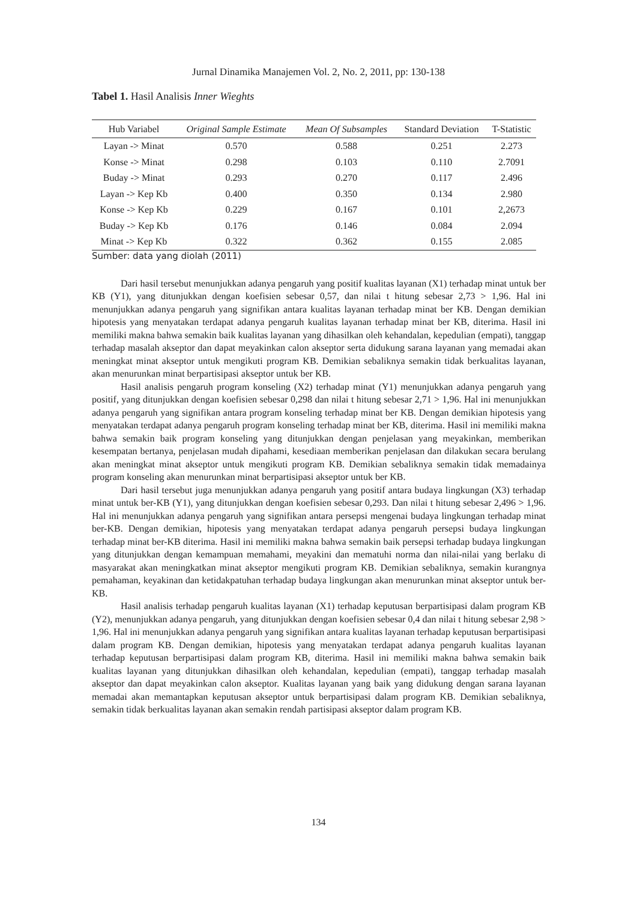Jurnal Dinamika Manajemen Vol. 2, No. 2, 2011, pp: 130-138
Tabel 1. Hasil Analisis Inner Wieghts
| Hub Variabel | Original Sample Estimate | Mean Of Subsamples | Standard Deviation | T-Statistic |
| --- | --- | --- | --- | --- |
| Layan -> Minat | 0.570 | 0.588 | 0.251 | 2.273 |
| Konse -> Minat | 0.298 | 0.103 | 0.110 | 2.7091 |
| Buday -> Minat | 0.293 | 0.270 | 0.117 | 2.496 |
| Layan -> Kep Kb | 0.400 | 0.350 | 0.134 | 2.980 |
| Konse -> Kep Kb | 0.229 | 0.167 | 0.101 | 2,2673 |
| Buday -> Kep Kb | 0.176 | 0.146 | 0.084 | 2.094 |
| Minat -> Kep Kb | 0.322 | 0.362 | 0.155 | 2.085 |
Sumber: data yang diolah (2011)
Dari hasil tersebut menunjukkan adanya pengaruh yang positif kualitas layanan (X1) terhadap minat untuk ber KB (Y1), yang ditunjukkan dengan koefisien sebesar 0,57, dan nilai t hitung sebesar 2,73 > 1,96. Hal ini menunjukkan adanya pengaruh yang signifikan antara kualitas layanan terhadap minat ber KB. Dengan demikian hipotesis yang menyatakan terdapat adanya pengaruh kualitas layanan terhadap minat ber KB, diterima. Hasil ini memiliki makna bahwa semakin baik kualitas layanan yang dihasilkan oleh kehandalan, kepedulian (empati), tanggap terhadap masalah akseptor dan dapat meyakinkan calon akseptor serta didukung sarana layanan yang memadai akan meningkat minat akseptor untuk mengikuti program KB. Demikian sebaliknya semakin tidak berkualitas layanan, akan menurunkan minat berpartisipasi akseptor untuk ber KB.
Hasil analisis pengaruh program konseling (X2) terhadap minat (Y1) menunjukkan adanya pengaruh yang positif, yang ditunjukkan dengan koefisien sebesar 0,298 dan nilai t hitung sebesar 2,71 > 1,96. Hal ini menunjukkan adanya pengaruh yang signifikan antara program konseling terhadap minat ber KB. Dengan demikian hipotesis yang menyatakan terdapat adanya pengaruh program konseling terhadap minat ber KB, diterima. Hasil ini memiliki makna bahwa semakin baik program konseling yang ditunjukkan dengan penjelasan yang meyakinkan, memberikan kesempatan bertanya, penjelasan mudah dipahami, kesediaan memberikan penjelasan dan dilakukan secara berulang akan meningkat minat akseptor untuk mengikuti program KB. Demikian sebaliknya semakin tidak memadainya program konseling akan menurunkan minat berpartisipasi akseptor untuk ber KB.
Dari hasil tersebut juga menunjukkan adanya pengaruh yang positif antara budaya lingkungan (X3) terhadap minat untuk ber-KB (Y1), yang ditunjukkan dengan koefisien sebesar 0,293. Dan nilai t hitung sebesar 2,496 > 1,96. Hal ini menunjukkan adanya pengaruh yang signifikan antara persepsi mengenai budaya lingkungan terhadap minat ber-KB. Dengan demikian, hipotesis yang menyatakan terdapat adanya pengaruh persepsi budaya lingkungan terhadap minat ber-KB diterima. Hasil ini memiliki makna bahwa semakin baik persepsi terhadap budaya lingkungan yang ditunjukkan dengan kemampuan memahami, meyakini dan mematuhi norma dan nilai-nilai yang berlaku di masyarakat akan meningkatkan minat akseptor mengikuti program KB. Demikian sebaliknya, semakin kurangnya pemahaman, keyakinan dan ketidakpatuhan terhadap budaya lingkungan akan menurunkan minat akseptor untuk ber-KB.
Hasil analisis terhadap pengaruh kualitas layanan (X1) terhadap keputusan berpartisipasi dalam program KB (Y2), menunjukkan adanya pengaruh, yang ditunjukkan dengan koefisien sebesar 0,4 dan nilai t hitung sebesar 2,98 > 1,96. Hal ini menunjukkan adanya pengaruh yang signifikan antara kualitas layanan terhadap keputusan berpartisipasi dalam program KB. Dengan demikian, hipotesis yang menyatakan terdapat adanya pengaruh kualitas layanan terhadap keputusan berpartisipasi dalam program KB, diterima. Hasil ini memiliki makna bahwa semakin baik kualitas layanan yang ditunjukkan dihasilkan oleh kehandalan, kepedulian (empati), tanggap terhadap masalah akseptor dan dapat meyakinkan calon akseptor. Kualitas layanan yang baik yang didukung dengan sarana layanan memadai akan memantapkan keputusan akseptor untuk berpartisipasi dalam program KB. Demikian sebaliknya, semakin tidak berkualitas layanan akan semakin rendah partisipasi akseptor dalam program KB.
134